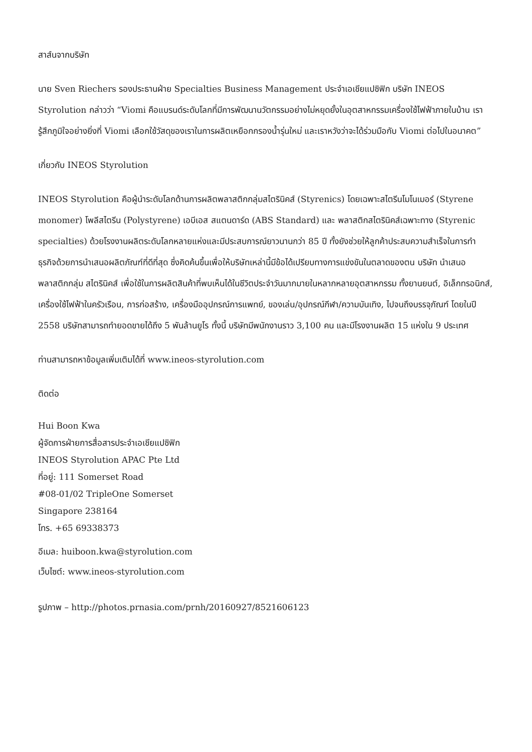สาส์นจากบริษัท
นาย Sven Riechers รองประธานฝ่าย Specialties Business Management ประจำเอเชียแปซิฟิก บริษัท INEOS Styrolution กล่าวว่า “Viomi คือแบรนด์ระดับโลกที่มีการพัฒนานวัตกรรมอย่างไม่หยุดยั้งในอุตสาหกรรมเครื่องใช้ไฟฟ้าภายในบ้าน เรารู้สึกภูมิใจอย่างยิ่งที่ Viomi เลือกใช้วัสดุของเราในการผลิตเหยือกกรองน้ำรุ่นใหม่ และเราหวังว่าจะได้ร่วมมือกับ Viomi ต่อไปในอนาคต”
เกี่ยวกับ INEOS Styrolution
INEOS Styrolution คือผู้นำระดับโลกด้านการผลิตพลาสติกกลุ่มสไตรินิคส์ (Styrenics) โดยเฉพาะสไตรีนโมโนเมอร์ (Styrene monomer) โพลีสไตรีน (Polystyrene) เอบีเอส สแตนดาร์ด (ABS Standard) และ พลาสติกสไตรินิคส์เฉพาะทาง (Styrenic specialties) ด้วยโรงงานผลิตระดับโลกหลายแห่งและมีประสบการณ์ยาวนานกว่า 85 ปี ทั้งยังช่วยให้ลูกค้าประสบความสำเร็จในการทำธุรกิจด้วยการนำเสนอผลิตภัณฑ์ที่ดีที่สุด ซึ่งคิดค้นขึ้นเพื่อให้บริษัทเหล่านี้มีข้อได้เปรียบทางการแข่งขันในตลาดของตน บริษัท นำเสนอพลาสติกกลุ่ม สไตรินิคส์ เพื่อใช้ในการผลิตสินค้าที่พบเห็นได้ในชีวิตประจำวันมากมายในหลากหลายอุตสาหกรรม ทั้งยานยนต์, อิเล็กทรอนิกส์, เครื่องใช้ไฟฟ้าในครัวเรือน, การก่อสร้าง, เครื่องมืออุปกรณ์การแพทย์, ของเล่น/อุปกรณ์กีฬา/ความบันเทิง, ไปจนถึงบรรจุภัณฑ์ โดยในปี 2558 บริษัทสามารถทำยอดขายได้ถึง 5 พันล้านยูโร ทั้งนี้ บริษัทมีพนักงานราว 3,100 คน และมีโรงงานผลิต 15 แห่งใน 9 ประเทศ
ท่านสามารถหาข้อมูลเพิ่มเติมได้ที่ www.ineos-styrolution.com
ติดต่อ
Hui Boon Kwa
ผู้จัดการฝ่ายการสื่อสารประจำเอเชียแปซิฟิก
INEOS Styrolution APAC Pte Ltd
ที่อยู่: 111 Somerset Road
#08-01/02 TripleOne Somerset
Singapore 238164
โทร. +65 69338373
อีเมล: huiboon.kwa@styrolution.com
เว็บไซต์: www.ineos-styrolution.com
รูปภาพ – http://photos.prnasia.com/prnh/20160927/8521606123